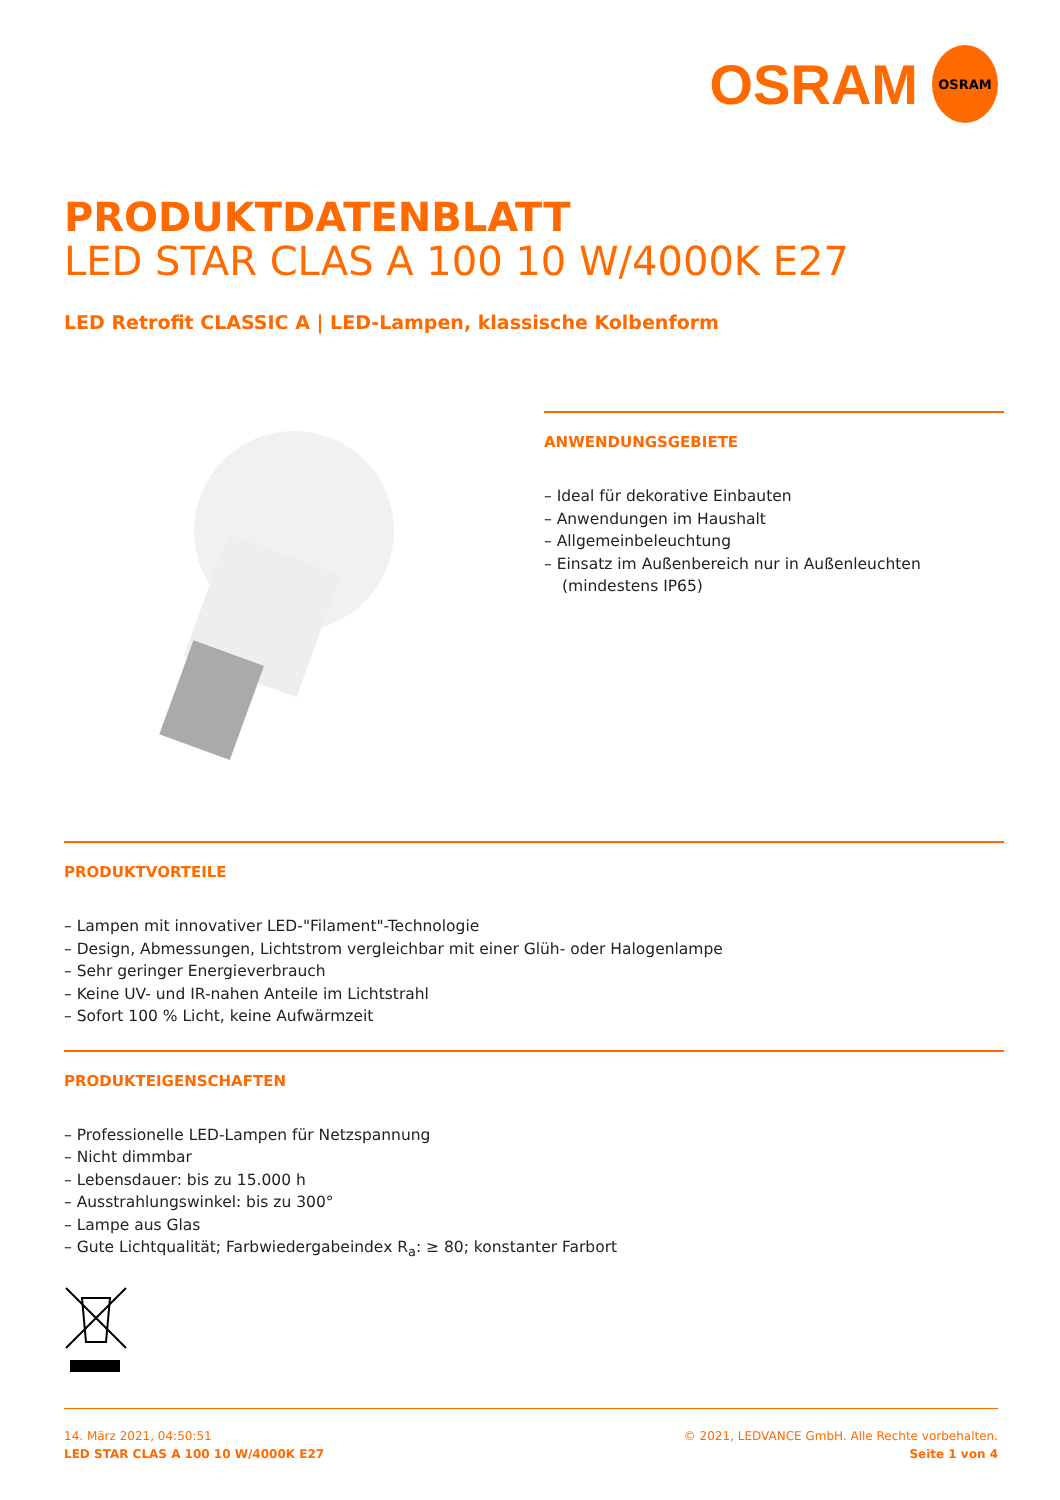OSRAM
OSRAM
PRODUKTDATENBLATT
LED STAR CLAS A 100 10 W/4000K E27
LED Retrofit CLASSIC A | LED-Lampen, klassische Kolbenform
ANWENDUNGSGEBIETE
– Ideal für dekorative Einbauten
– Anwendungen im Haushalt
– Allgemeinbeleuchtung
– Einsatz im Außenbereich nur in Außenleuchten (mindestens IP65)
PRODUKTVORTEILE
– Lampen mit innovativer LED-"Filament"-Technologie
– Design, Abmessungen, Lichtstrom vergleichbar mit einer Glüh- oder Halogenlampe
– Sehr geringer Energieverbrauch
– Keine UV- und IR-nahen Anteile im Lichtstrahl
– Sofort 100 % Licht, keine Aufwärmzeit
PRODUKTEIGENSCHAFTEN
– Professionelle LED-Lampen für Netzspannung
– Nicht dimmbar
– Lebensdauer: bis zu 15.000 h
– Ausstrahlungswinkel: bis zu 300°
– Lampe aus Glas
– Gute Lichtqualität; Farbwiedergabeindex R<sub>a</sub>: ≥ 80; konstanter Farbort
14. März 2021, 04:50:51
LED STAR CLAS A 100 10 W/4000K E27
© 2021, LEDVANCE GmbH. Alle Rechte vorbehalten.
Seite 1 von 4